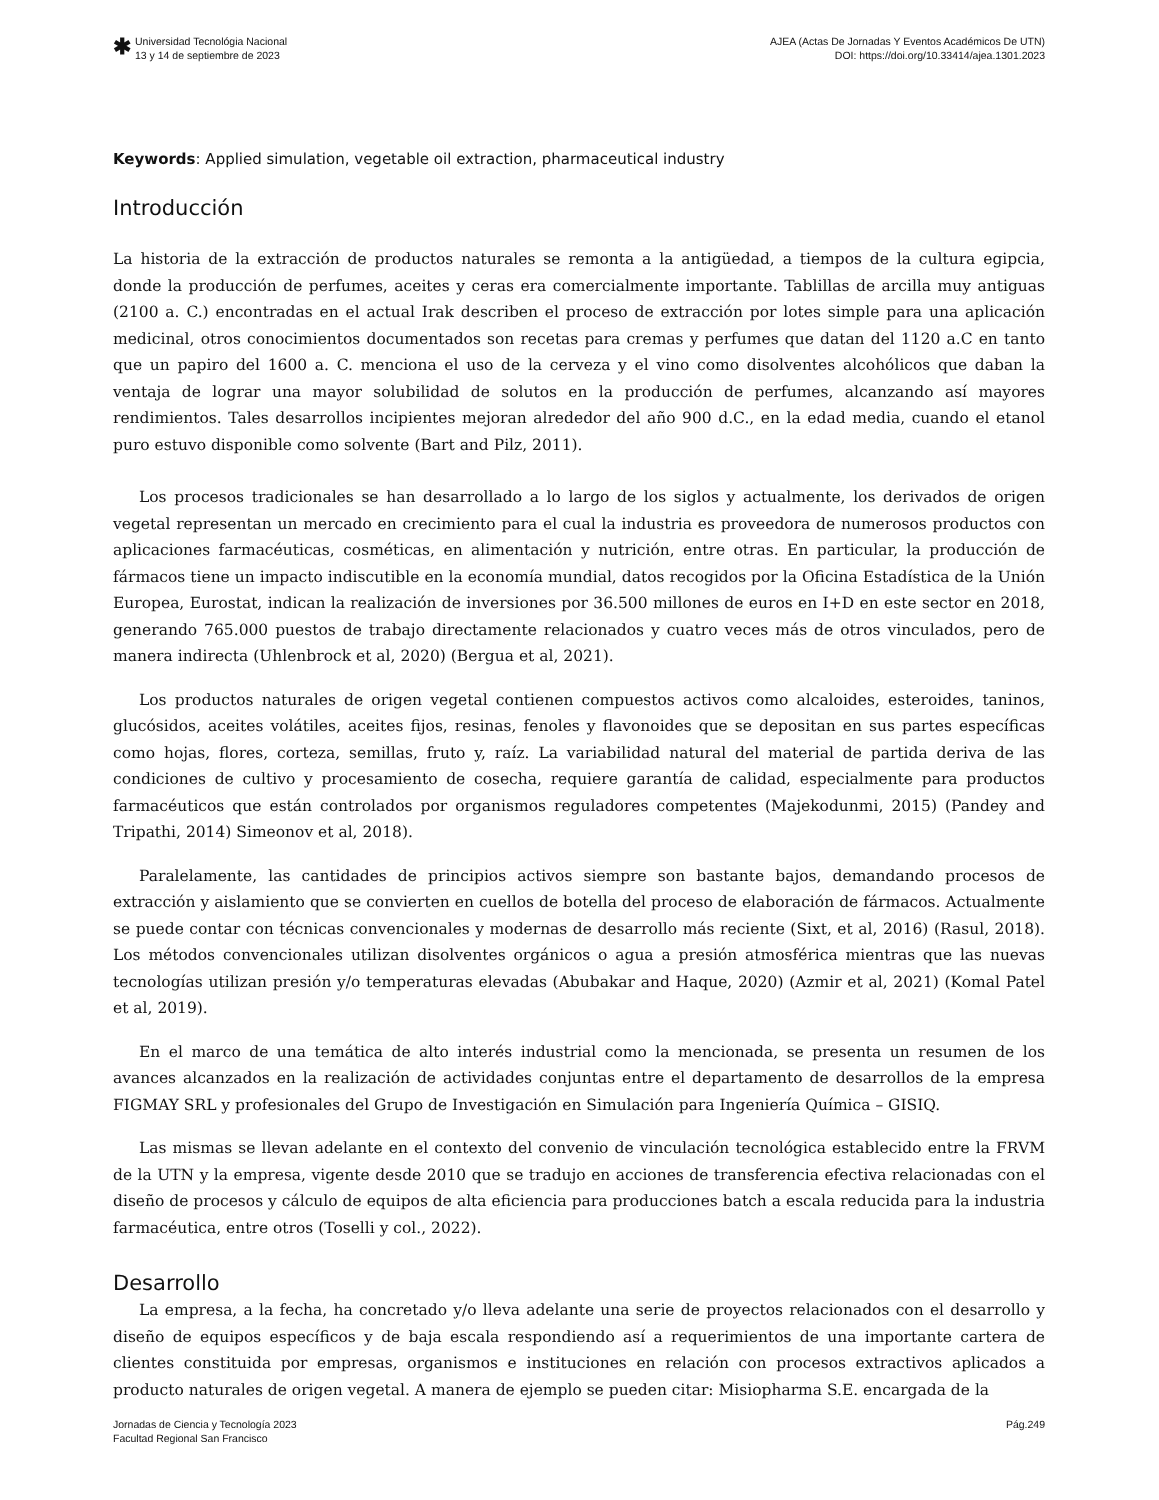✱
Universidad Tecnológia Nacional
13 y 14 de septiembre de 2023
AJEA (Actas De Jornadas Y Eventos Académicos De UTN)
DOI: https://doi.org/10.33414/ajea.1301.2023
Keywords: Applied simulation, vegetable oil extraction, pharmaceutical industry
Introducción
La historia de la extracción de productos naturales se remonta a la antigüedad, a tiempos de la cultura egipcia, donde la producción de perfumes, aceites y ceras era comercialmente importante. Tablillas de arcilla muy antiguas (2100 a. C.) encontradas en el actual Irak describen el proceso de extracción por lotes simple para una aplicación medicinal, otros conocimientos documentados son recetas para cremas y perfumes que datan del 1120 a.C en tanto que un papiro del 1600 a. C. menciona el uso de la cerveza y el vino como disolventes alcohólicos que daban la ventaja de lograr una mayor solubilidad de solutos en la producción de perfumes, alcanzando así mayores rendimientos. Tales desarrollos incipientes mejoran alrededor del año 900 d.C., en la edad media, cuando el etanol puro estuvo disponible como solvente (Bart and Pilz, 2011).
Los procesos tradicionales se han desarrollado a lo largo de los siglos y actualmente, los derivados de origen vegetal representan un mercado en crecimiento para el cual la industria es proveedora de numerosos productos con aplicaciones farmacéuticas, cosméticas, en alimentación y nutrición, entre otras. En particular, la producción de fármacos tiene un impacto indiscutible en la economía mundial, datos recogidos por la Oficina Estadística de la Unión Europea, Eurostat, indican la realización de inversiones por 36.500 millones de euros en I+D en este sector en 2018, generando 765.000 puestos de trabajo directamente relacionados y cuatro veces más de otros vinculados, pero de manera indirecta (Uhlenbrock et al, 2020) (Bergua et al, 2021).
Los productos naturales de origen vegetal contienen compuestos activos como alcaloides, esteroides, taninos, glucósidos, aceites volátiles, aceites fijos, resinas, fenoles y flavonoides que se depositan en sus partes específicas como hojas, flores, corteza, semillas, fruto y, raíz. La variabilidad natural del material de partida deriva de las condiciones de cultivo y procesamiento de cosecha, requiere garantía de calidad, especialmente para productos farmacéuticos que están controlados por organismos reguladores competentes (Majekodunmi, 2015) (Pandey and Tripathi, 2014) Simeonov et al, 2018).
Paralelamente, las cantidades de principios activos siempre son bastante bajos, demandando procesos de extracción y aislamiento que se convierten en cuellos de botella del proceso de elaboración de fármacos. Actualmente se puede contar con técnicas convencionales y modernas de desarrollo más reciente (Sixt, et al, 2016) (Rasul, 2018). Los métodos convencionales utilizan disolventes orgánicos o agua a presión atmosférica mientras que las nuevas tecnologías utilizan presión y/o temperaturas elevadas (Abubakar and Haque, 2020) (Azmir et al, 2021) (Komal Patel et al, 2019).
En el marco de una temática de alto interés industrial como la mencionada, se presenta un resumen de los avances alcanzados en la realización de actividades conjuntas entre el departamento de desarrollos de la empresa FIGMAY SRL y profesionales del Grupo de Investigación en Simulación para Ingeniería Química – GISIQ.
Las mismas se llevan adelante en el contexto del convenio de vinculación tecnológica establecido entre la FRVM de la UTN y la empresa, vigente desde 2010 que se tradujo en acciones de transferencia efectiva relacionadas con el diseño de procesos y cálculo de equipos de alta eficiencia para producciones batch a escala reducida para la industria farmacéutica, entre otros (Toselli y col., 2022).
Desarrollo
La empresa, a la fecha, ha concretado y/o lleva adelante una serie de proyectos relacionados con el desarrollo y diseño de equipos específicos y de baja escala respondiendo así a requerimientos de una importante cartera de clientes constituida por empresas, organismos e instituciones en relación con procesos extractivos aplicados a producto naturales de origen vegetal. A manera de ejemplo se pueden citar: Misiopharma S.E. encargada de la
Jornadas de Ciencia y Tecnología 2023
Facultad Regional San Francisco
Pág.249